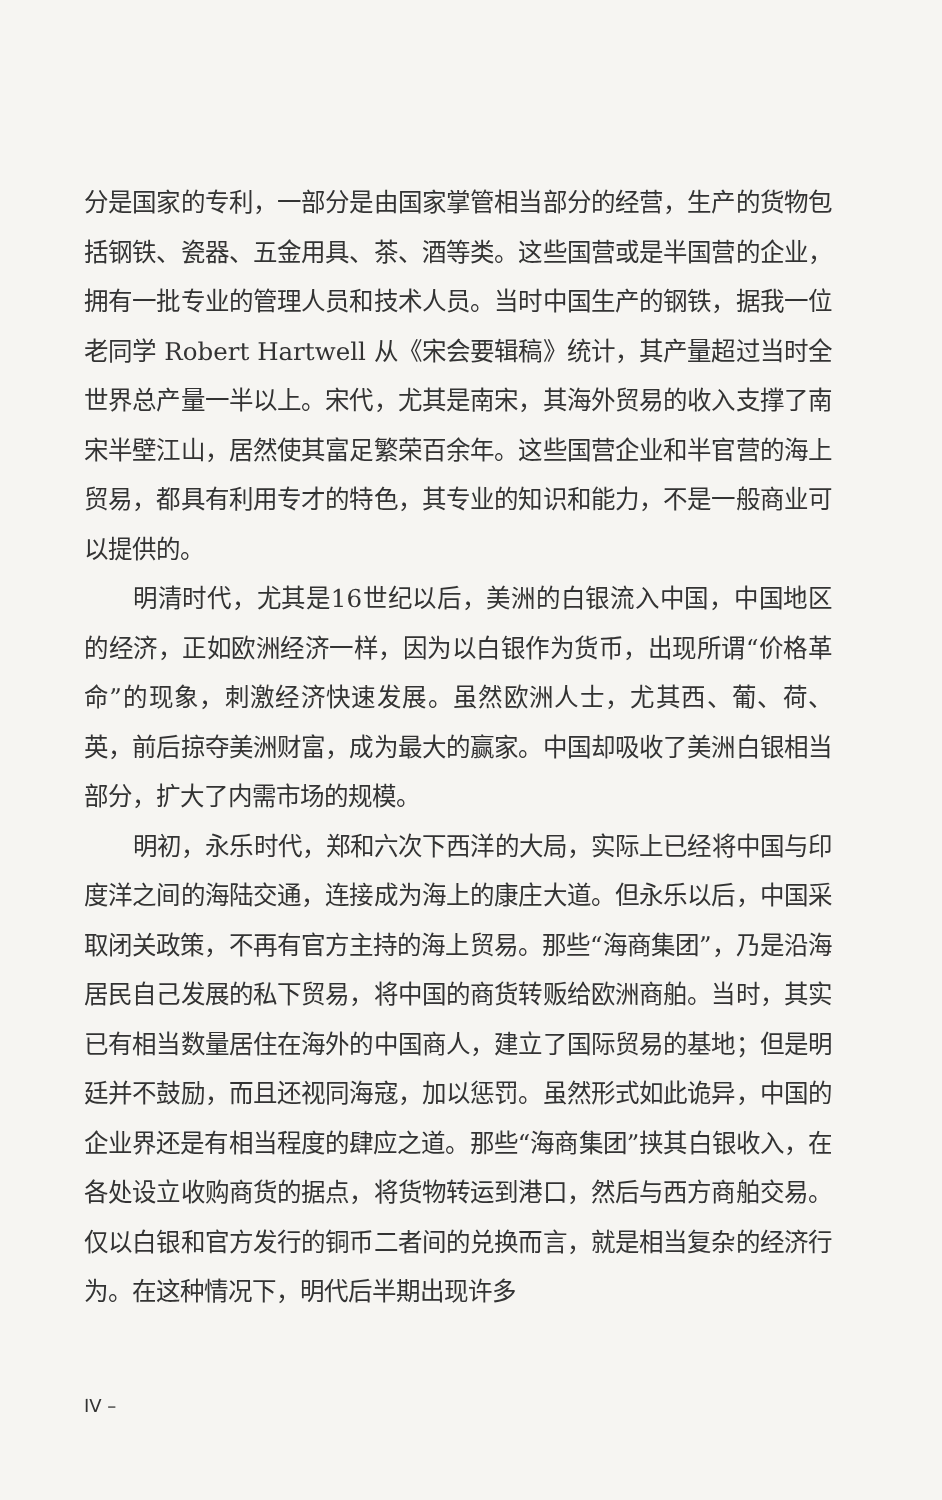分是国家的专利，一部分是由国家掌管相当部分的经营，生产的货物包括钢铁、瓷器、五金用具、茶、酒等类。这些国营或是半国营的企业，拥有一批专业的管理人员和技术人员。当时中国生产的钢铁，据我一位老同学 Robert Hartwell 从《宋会要辑稿》统计，其产量超过当时全世界总产量一半以上。宋代，尤其是南宋，其海外贸易的收入支撑了南宋半壁江山，居然使其富足繁荣百余年。这些国营企业和半官营的海上贸易，都具有利用专才的特色，其专业的知识和能力，不是一般商业可以提供的。
明清时代，尤其是16世纪以后，美洲的白银流入中国，中国地区的经济，正如欧洲经济一样，因为以白银作为货币，出现所谓“价格革命”的现象，刺激经济快速发展。虽然欧洲人士，尤其西、葡、荷、英，前后掠夺美洲财富，成为最大的赢家。中国却吸收了美洲白银相当部分，扩大了内需市场的规模。
明初，永乐时代，郑和六次下西洋的大局，实际上已经将中国与印度洋之间的海陆交通，连接成为海上的康庄大道。但永乐以后，中国采取闭关政策，不再有官方主持的海上贸易。那些“海商集团”，乃是沿海居民自己发展的私下贸易，将中国的商货转贩给欧洲商舶。当时，其实已有相当数量居住在海外的中国商人，建立了国际贸易的基地；但是明廷并不鼓励，而且还视同海寇，加以惩罚。虽然形式如此诡异，中国的企业界还是有相当程度的肆应之道。那些“海商集团”挟其白银收入，在各处设立收购商货的据点，将货物转运到港口，然后与西方商舶交易。仅以白银和官方发行的铜币二者间的兑换而言，就是相当复杂的经济行为。在这种情况下，明代后半期出现许多
IV –